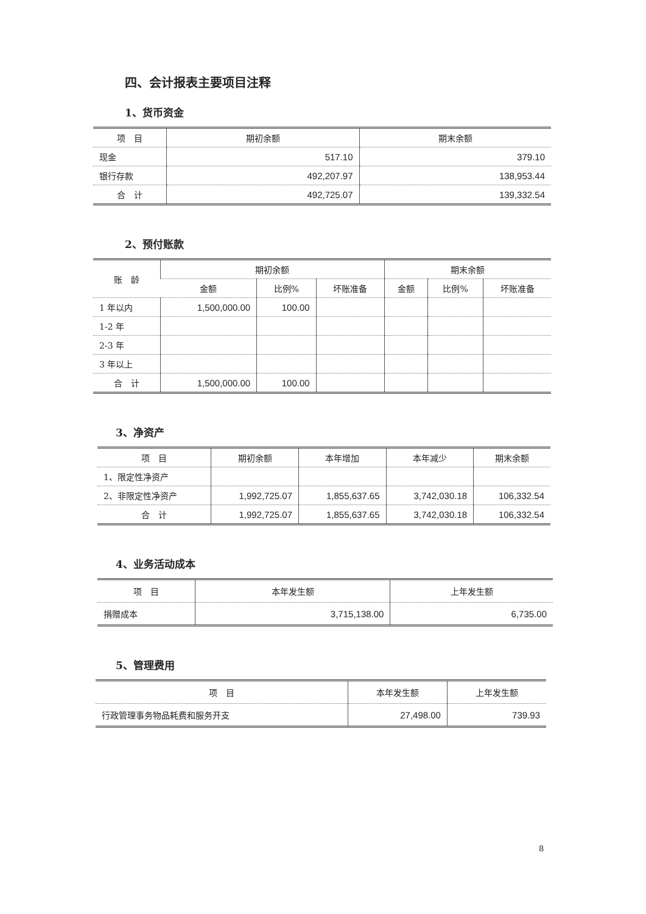四、会计报表主要项目注释
1、货币资金
| 项 目 | 期初余额 | 期末余额 |
| --- | --- | --- |
| 现金 | 517.10 | 379.10 |
| 银行存款 | 492,207.97 | 138,953.44 |
| 合 计 | 492,725.07 | 139,332.54 |
2、预付账款
| 账 龄 | 期初余额 | | | 期末余额 | | |
| --- | --- | --- | --- | --- | --- | --- |
| | 金额 | 比例% | 坏账准备 | 金额 | 比例% | 坏账准备 |
| 1 年以内 | 1,500,000.00 | 100.00 | | | | |
| 1-2 年 | | | | | | |
| 2-3 年 | | | | | | |
| 3 年以上 | | | | | | |
| 合 计 | 1,500,000.00 | 100.00 | | | | |
3、净资产
| 项 目 | 期初余额 | 本年增加 | 本年减少 | 期末余额 |
| --- | --- | --- | --- | --- |
| 1、限定性净资产 | | | | |
| 2、非限定性净资产 | 1,992,725.07 | 1,855,637.65 | 3,742,030.18 | 106,332.54 |
| 合 计 | 1,992,725.07 | 1,855,637.65 | 3,742,030.18 | 106,332.54 |
4、业务活动成本
| 项 目 | 本年发生额 | 上年发生额 |
| --- | --- | --- |
| 捐赠成本 | 3,715,138.00 | 6,735.00 |
5、管理费用
| 项 目 | 本年发生额 | 上年发生额 |
| --- | --- | --- |
| 行政管理事务物品耗费和服务开支 | 27,498.00 | 739.93 |
8